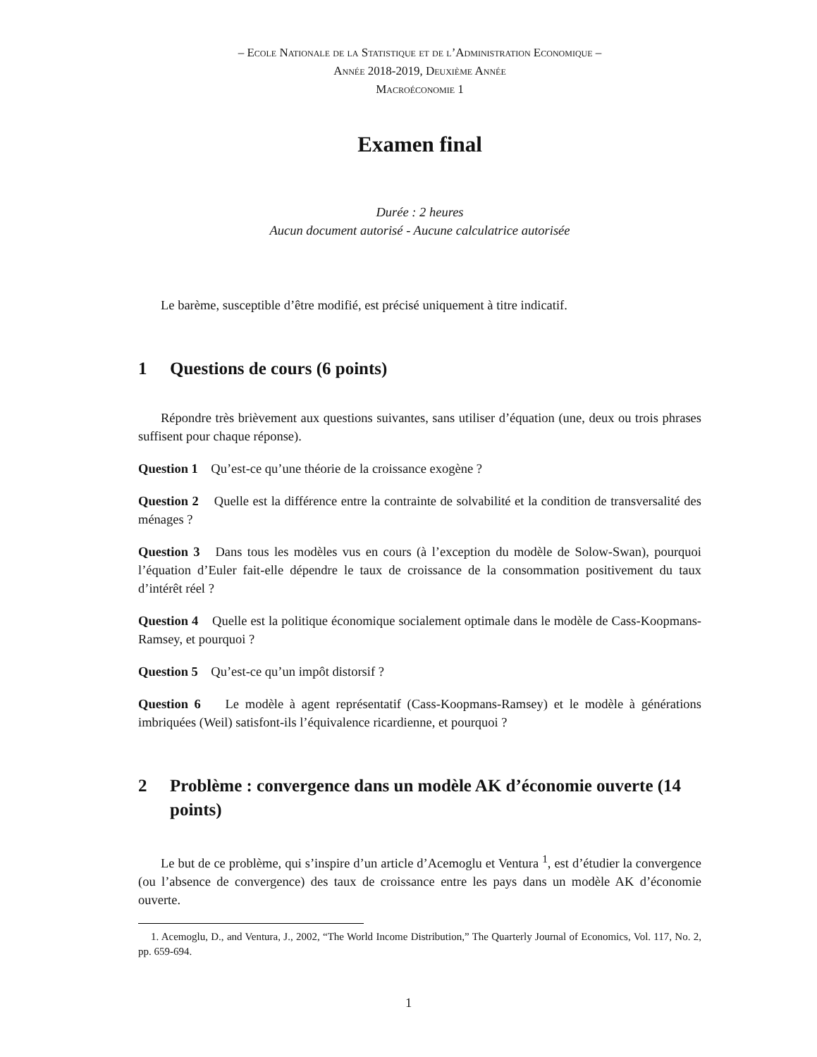– Ecole Nationale de la Statistique et de l’Administration Economique –
Année 2018-2019, Deuxième Année
Macroéconomie 1
Examen final
Durée : 2 heures
Aucun document autorisé - Aucune calculatrice autorisée
Le barème, susceptible d’être modifié, est précisé uniquement à titre indicatif.
1 Questions de cours (6 points)
Répondre très brièvement aux questions suivantes, sans utiliser d’équation (une, deux ou trois phrases suffisent pour chaque réponse).
Question 1 Qu’est-ce qu’une théorie de la croissance exogène ?
Question 2 Quelle est la différence entre la contrainte de solvabilité et la condition de transversalité des ménages ?
Question 3 Dans tous les modèles vus en cours (à l’exception du modèle de Solow-Swan), pourquoi l’équation d’Euler fait-elle dépendre le taux de croissance de la consommation positivement du taux d’intérêt réel ?
Question 4 Quelle est la politique économique socialement optimale dans le modèle de Cass-Koopmans-Ramsey, et pourquoi ?
Question 5 Qu’est-ce qu’un impôt distorsif ?
Question 6 Le modèle à agent représentatif (Cass-Koopmans-Ramsey) et le modèle à générations imbriquées (Weil) satisfont-ils l’équivalence ricardienne, et pourquoi ?
2 Problème : convergence dans un modèle AK d’économie ouverte (14 points)
Le but de ce problème, qui s’inspire d’un article d’Acemoglu et Ventura <sup>1</sup>, est d’étudier la convergence (ou l’absence de convergence) des taux de croissance entre les pays dans un modèle AK d’économie ouverte.
1. Acemoglu, D., and Ventura, J., 2002, “The World Income Distribution,” The Quarterly Journal of Economics, Vol. 117, No. 2, pp. 659-694.
1